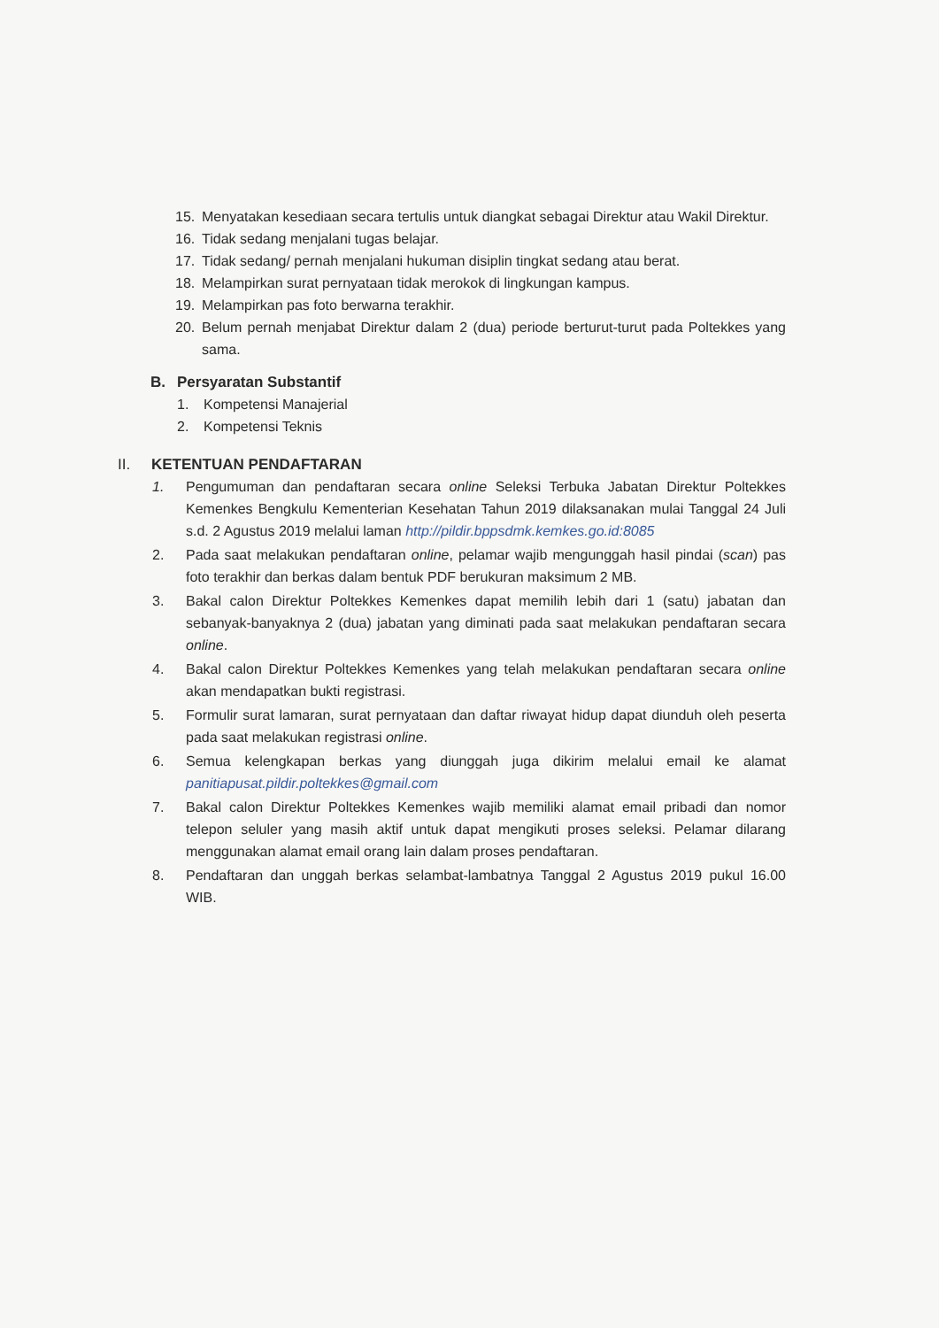15. Menyatakan kesediaan secara tertulis untuk diangkat sebagai Direktur atau Wakil Direktur.
16. Tidak sedang menjalani tugas belajar.
17. Tidak sedang/ pernah menjalani hukuman disiplin tingkat sedang atau berat.
18. Melampirkan surat pernyataan tidak merokok di lingkungan kampus.
19. Melampirkan pas foto berwarna terakhir.
20. Belum pernah menjabat Direktur dalam 2 (dua) periode berturut-turut pada Poltekkes yang sama.
B. Persyaratan Substantif
1. Kompetensi Manajerial
2. Kompetensi Teknis
II. KETENTUAN PENDAFTARAN
1. Pengumuman dan pendaftaran secara online Seleksi Terbuka Jabatan Direktur Poltekkes Kemenkes Bengkulu Kementerian Kesehatan Tahun 2019 dilaksanakan mulai Tanggal 24 Juli s.d. 2 Agustus 2019 melalui laman http://pildir.bppsdmk.kemkes.go.id:8085
2. Pada saat melakukan pendaftaran online, pelamar wajib mengunggah hasil pindai (scan) pas foto terakhir dan berkas dalam bentuk PDF berukuran maksimum 2 MB.
3. Bakal calon Direktur Poltekkes Kemenkes dapat memilih lebih dari 1 (satu) jabatan dan sebanyak-banyaknya 2 (dua) jabatan yang diminati pada saat melakukan pendaftaran secara online.
4. Bakal calon Direktur Poltekkes Kemenkes yang telah melakukan pendaftaran secara online akan mendapatkan bukti registrasi.
5. Formulir surat lamaran, surat pernyataan dan daftar riwayat hidup dapat diunduh oleh peserta pada saat melakukan registrasi online.
6. Semua kelengkapan berkas yang diunggah juga dikirim melalui email ke alamat panitiapusat.pildir.poltekkes@gmail.com
7. Bakal calon Direktur Poltekkes Kemenkes wajib memiliki alamat email pribadi dan nomor telepon seluler yang masih aktif untuk dapat mengikuti proses seleksi. Pelamar dilarang menggunakan alamat email orang lain dalam proses pendaftaran.
8. Pendaftaran dan unggah berkas selambat-lambatnya Tanggal 2 Agustus 2019 pukul 16.00 WIB.